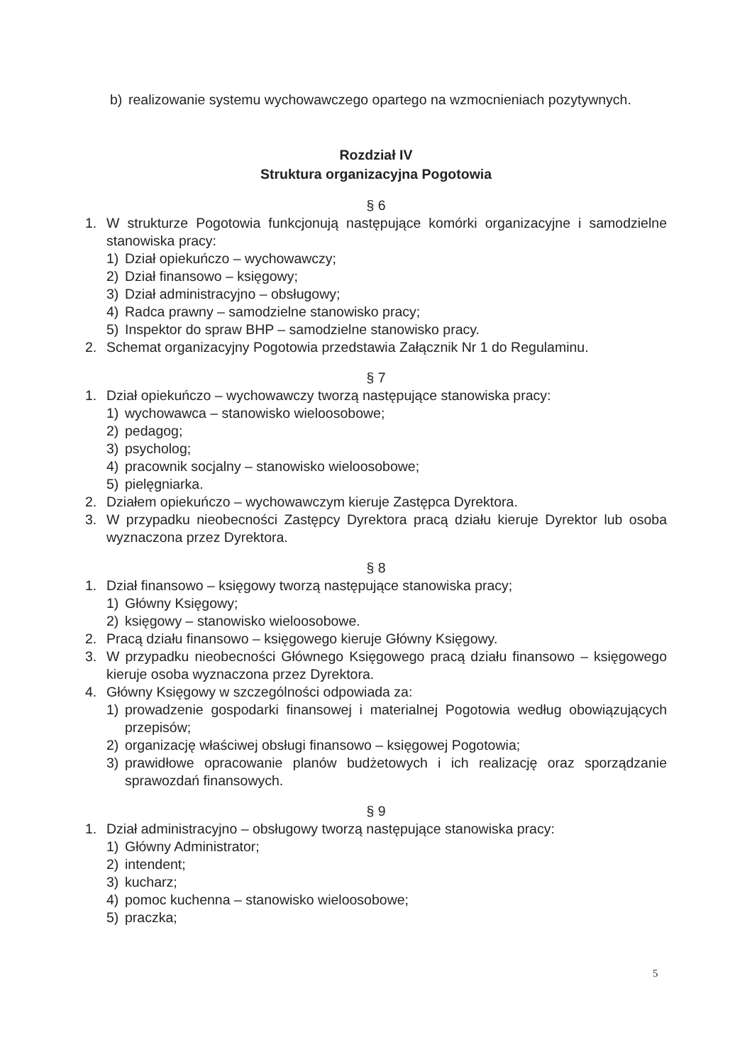b) realizowanie systemu wychowawczego opartego na wzmocnieniach pozytywnych.
Rozdział IV
Struktura organizacyjna Pogotowia
§ 6
1. W strukturze Pogotowia funkcjonują następujące komórki organizacyjne i samodzielne stanowiska pracy:
1) Dział opiekuńczo – wychowawczy;
2) Dział finansowo – księgowy;
3) Dział administracyjno – obsługowy;
4) Radca prawny – samodzielne stanowisko pracy;
5) Inspektor do spraw BHP – samodzielne stanowisko pracy.
2. Schemat organizacyjny Pogotowia przedstawia Załącznik Nr 1 do Regulaminu.
§ 7
1. Dział opiekuńczo – wychowawczy tworzą następujące stanowiska pracy:
1) wychowawca – stanowisko wieloosobowe;
2) pedagog;
3) psycholog;
4) pracownik socjalny – stanowisko wieloosobowe;
5) pielęgniarka.
2. Działem opiekuńczo – wychowawczym kieruje Zastępca Dyrektora.
3. W przypadku nieobecności Zastępcy Dyrektora pracą działu kieruje Dyrektor lub osoba wyznaczona przez Dyrektora.
§ 8
1. Dział finansowo – księgowy tworzą następujące stanowiska pracy;
1) Główny Księgowy;
2) księgowy – stanowisko wieloosobowe.
2. Pracą działu finansowo – księgowego kieruje Główny Księgowy.
3. W przypadku nieobecności Głównego Księgowego pracą działu finansowo – księgowego kieruje osoba wyznaczona przez Dyrektora.
4. Główny Księgowy w szczególności odpowiada za:
1) prowadzenie gospodarki finansowej i materialnej Pogotowia według obowiązujących przepisów;
2) organizację właściwej obsługi finansowo – księgowej Pogotowia;
3) prawidłowe opracowanie planów budżetowych i ich realizację oraz sporządzanie sprawozdań finansowych.
§ 9
1. Dział administracyjno – obsługowy tworzą następujące stanowiska pracy:
1) Główny Administrator;
2) intendent;
3) kucharz;
4) pomoc kuchenna – stanowisko wieloosobowe;
5) praczka;
5